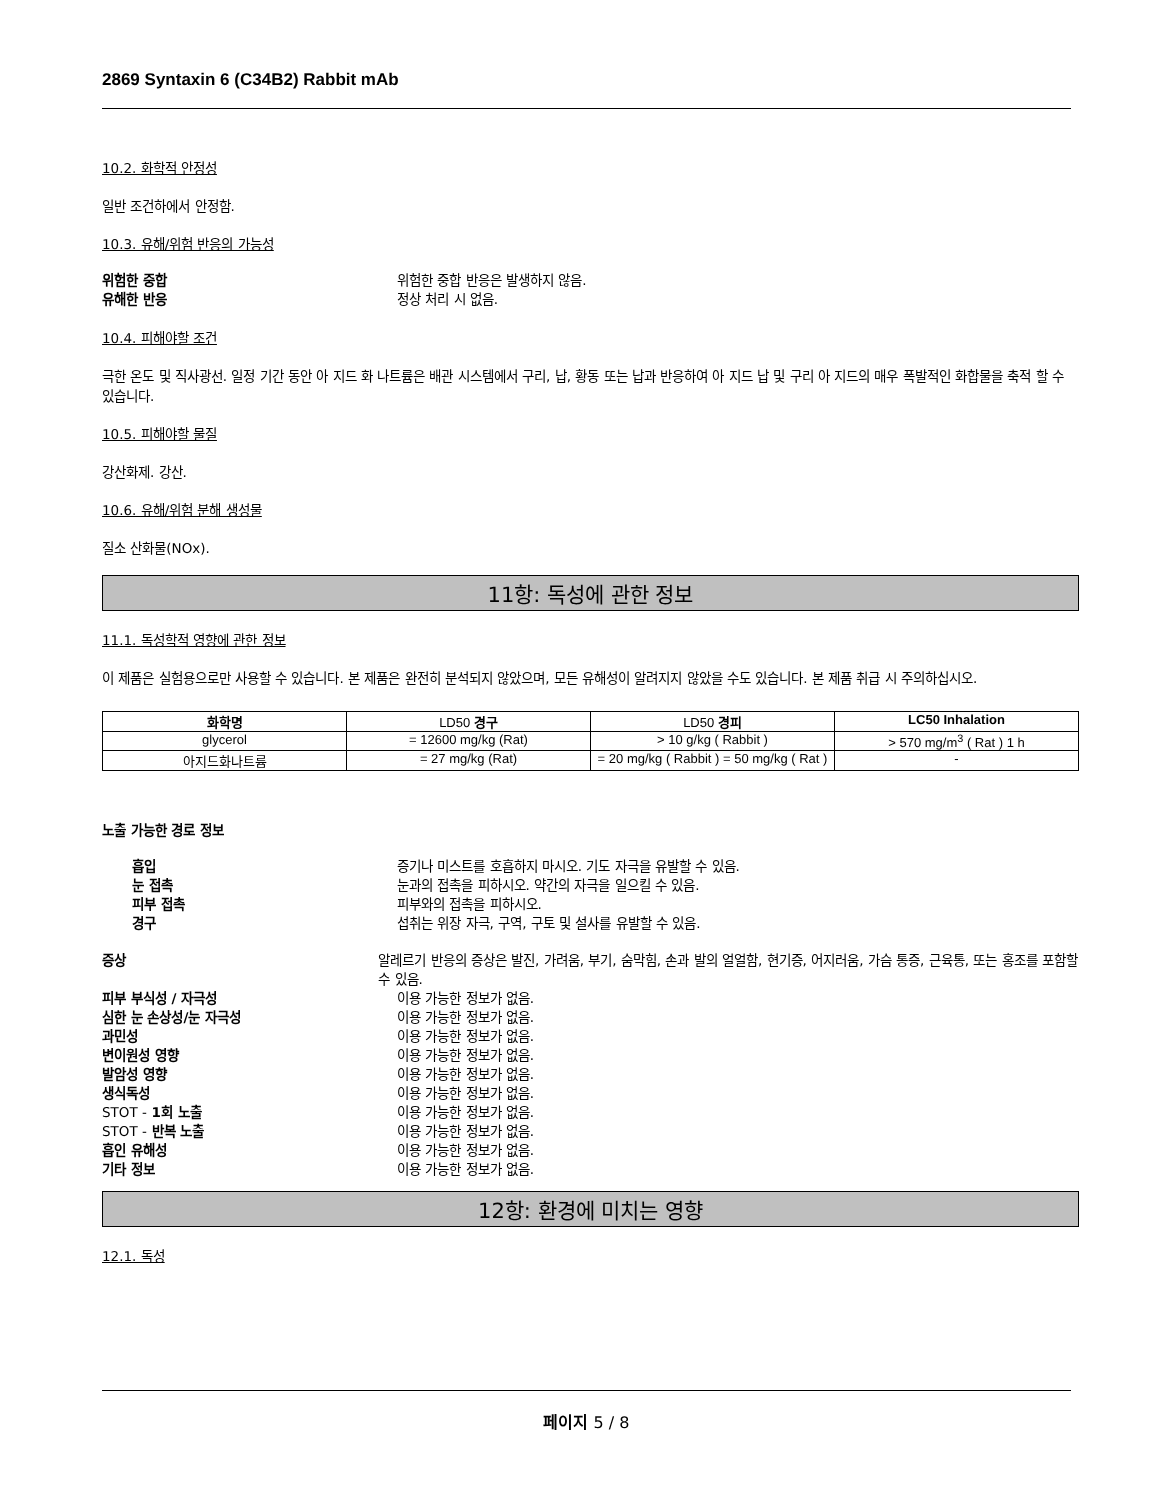2869 Syntaxin 6 (C34B2) Rabbit mAb
10.2. 화학적 안정성
일반 조건하에서 안정함.
10.3. 유해/위험 반응의 가능성
위험한 중합 위험한 중합 반응은 발생하지 않음.
유해한 반응 정상 처리 시 없음.
10.4. 피해야할 조건
극한 온도 및 직사광선. 일정 기간 동안 아 지드 화 나트륨은 배관 시스템에서 구리, 납, 황동 또는 납과 반응하여 아 지드 납 및 구리 아 지드의 매우 폭발적인 화합물을 축적 할 수 있습니다.
10.5. 피해야할 물질
강산화제. 강산.
10.6. 유해/위험 분해 생성물
질소 산화물(NOx).
11항: 독성에 관한 정보
11.1. 독성학적 영향에 관한 정보
이 제품은 실험용으로만 사용할 수 있습니다. 본 제품은 완전히 분석되지 않았으며, 모든 유해성이 알려지지 않았을 수도 있습니다. 본 제품 취급 시 주의하십시오.
| 화학명 | LD50 경구 | LD50 경피 | LC50 Inhalation |
| --- | --- | --- | --- |
| glycerol | = 12600 mg/kg (Rat) | > 10 g/kg ( Rabbit ) | > 570 mg/m<sup>3</sup> ( Rat ) 1 h |
| 아지드화나트륨 | = 27 mg/kg (Rat) | = 20 mg/kg ( Rabbit ) = 50 mg/kg ( Rat ) | - |
노출 가능한 경로 정보
흡입 증기나 미스트를 호흡하지 마시오. 기도 자극을 유발할 수 있음.
눈 접촉 눈과의 접촉을 피하시오. 약간의 자극을 일으킬 수 있음.
피부 접촉 피부와의 접촉을 피하시오.
경구 섭취는 위장 자극, 구역, 구토 및 설사를 유발할 수 있음.
증상 알레르기 반응의 증상은 발진, 가려움, 부기, 숨막힘, 손과 발의 얼얼함, 현기증, 어지러움, 가슴 통증, 근육통, 또는 홍조를 포함할 수 있음.
피부 부식성 / 자극성 이용 가능한 정보가 없음.
심한 눈 손상성/눈 자극성 이용 가능한 정보가 없음.
과민성 이용 가능한 정보가 없음.
변이원성 영향 이용 가능한 정보가 없음.
발암성 영향 이용 가능한 정보가 없음.
생식독성 이용 가능한 정보가 없음.
STOT - 1회 노출 이용 가능한 정보가 없음.
STOT - 반복 노출 이용 가능한 정보가 없음.
흡인 유해성 이용 가능한 정보가 없음.
기타 정보 이용 가능한 정보가 없음.
12항: 환경에 미치는 영향
12.1. 독성
페이지 5 / 8